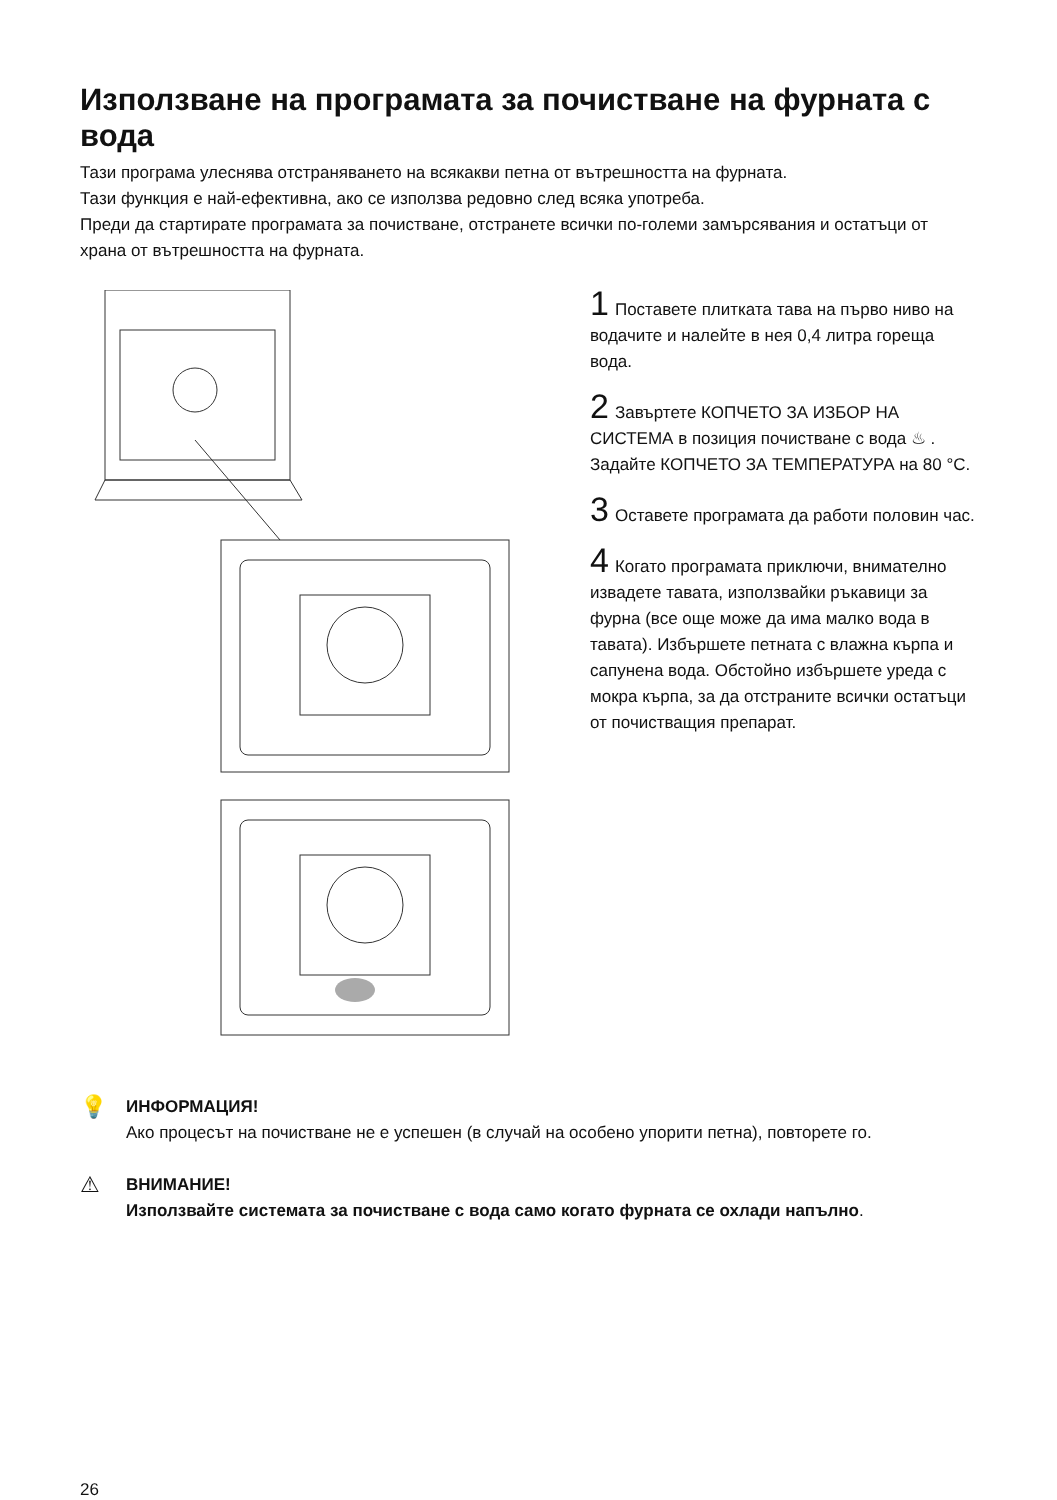Използване на програмата за почистване на фурната с вода
Тази програма улеснява отстраняването на всякакви петна от вътрешността на фурната.
Тази функция е най-ефективна, ако се използва редовно след всяка употреба.
Преди да стартирате програмата за почистване, отстранете всички по-големи замърсявания и остатъци от храна от вътрешността на фурната.
1 Поставете плитката тава на първо ниво на водачите и налейте в нея 0,4 литра гореща вода.
2 Завъртете КОПЧЕТО ЗА ИЗБОР НА СИСТЕМА в позиция почистване с вода ♨ . Задайте КОПЧЕТО ЗА ТЕМПЕРАТУРА на 80 °C.
3 Оставете програмата да работи половин час.
4 Когато програмата приключи, внимателно извадете тавата, използвайки ръкавици за фурна (все още може да има малко вода в тавата). Избършете петната с влажна кърпа и сапунена вода. Обстойно избършете уреда с мокра кърпа, за да отстраните всички остатъци от почистващия препарат.
💡
ИНФОРМАЦИЯ!
Ако процесът на почистване не е успешен (в случай на особено упорити петна), повторете го.
⚠
ВНИМАНИЕ!
Използвайте системата за почистване с вода само когато фурната се охлади напълно.
26